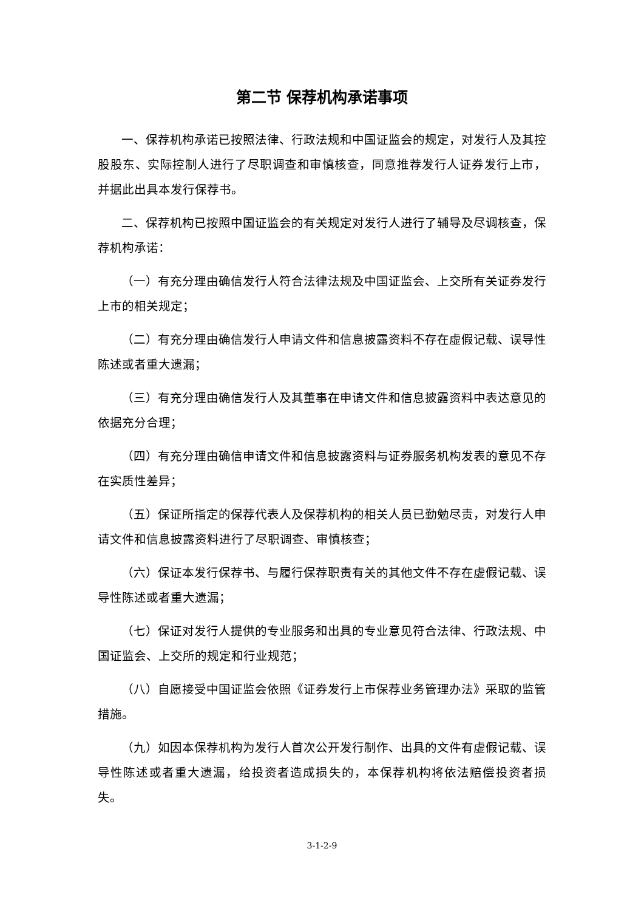第二节 保荐机构承诺事项
一、保荐机构承诺已按照法律、行政法规和中国证监会的规定，对发行人及其控股股东、实际控制人进行了尽职调查和审慎核查，同意推荐发行人证券发行上市，并据此出具本发行保荐书。
二、保荐机构已按照中国证监会的有关规定对发行人进行了辅导及尽调核查，保荐机构承诺：
（一）有充分理由确信发行人符合法律法规及中国证监会、上交所有关证券发行上市的相关规定；
（二）有充分理由确信发行人申请文件和信息披露资料不存在虚假记载、误导性陈述或者重大遗漏；
（三）有充分理由确信发行人及其董事在申请文件和信息披露资料中表达意见的依据充分合理；
（四）有充分理由确信申请文件和信息披露资料与证券服务机构发表的意见不存在实质性差异；
（五）保证所指定的保荐代表人及保荐机构的相关人员已勤勉尽责，对发行人申请文件和信息披露资料进行了尽职调查、审慎核查；
（六）保证本发行保荐书、与履行保荐职责有关的其他文件不存在虚假记载、误导性陈述或者重大遗漏；
（七）保证对发行人提供的专业服务和出具的专业意见符合法律、行政法规、中国证监会、上交所的规定和行业规范；
（八）自愿接受中国证监会依照《证券发行上市保荐业务管理办法》采取的监管措施。
（九）如因本保荐机构为发行人首次公开发行制作、出具的文件有虚假记载、误导性陈述或者重大遗漏，给投资者造成损失的，本保荐机构将依法赔偿投资者损失。
3-1-2-9